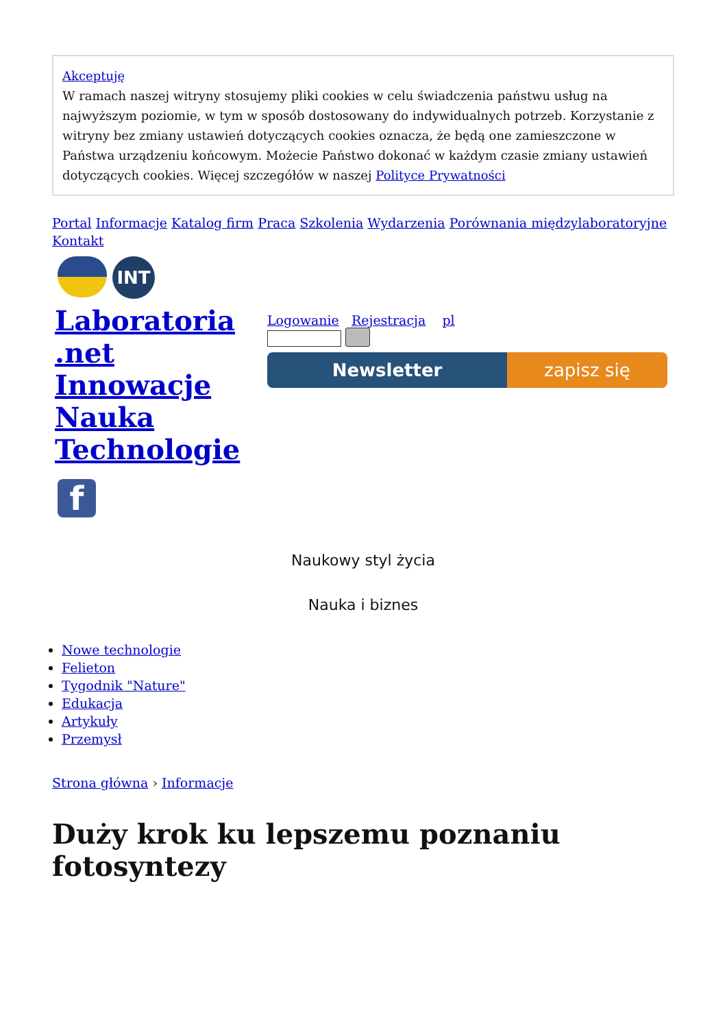Akceptuję
W ramach naszej witryny stosujemy pliki cookies w celu świadczenia państwu usług na najwyższym poziomie, w tym w sposób dostosowany do indywidualnych potrzeb. Korzystanie z witryny bez zmiany ustawień dotyczących cookies oznacza, że będą one zamieszczone w Państwa urządzeniu końcowym. Możecie Państwo dokonać w każdym czasie zmiany ustawień dotyczących cookies. Więcej szczegółów w naszej Polityce Prywatności
Portal Informacje Katalog firm Praca Szkolenia Wydarzenia Porównania międzylaboratoryjne Kontakt
INT
Laboratoria .net Innowacje Nauka Technologie
f
Logowanie Rejestracja pl
Newsletter zapisz się
Naukowy styl życia
Nauka i biznes
Nowe technologie
Felieton
Tygodnik "Nature"
Edukacja
Artykuły
Przemysł
Strona główna › Informacje
Duży krok ku lepszemu poznaniu fotosyntezy